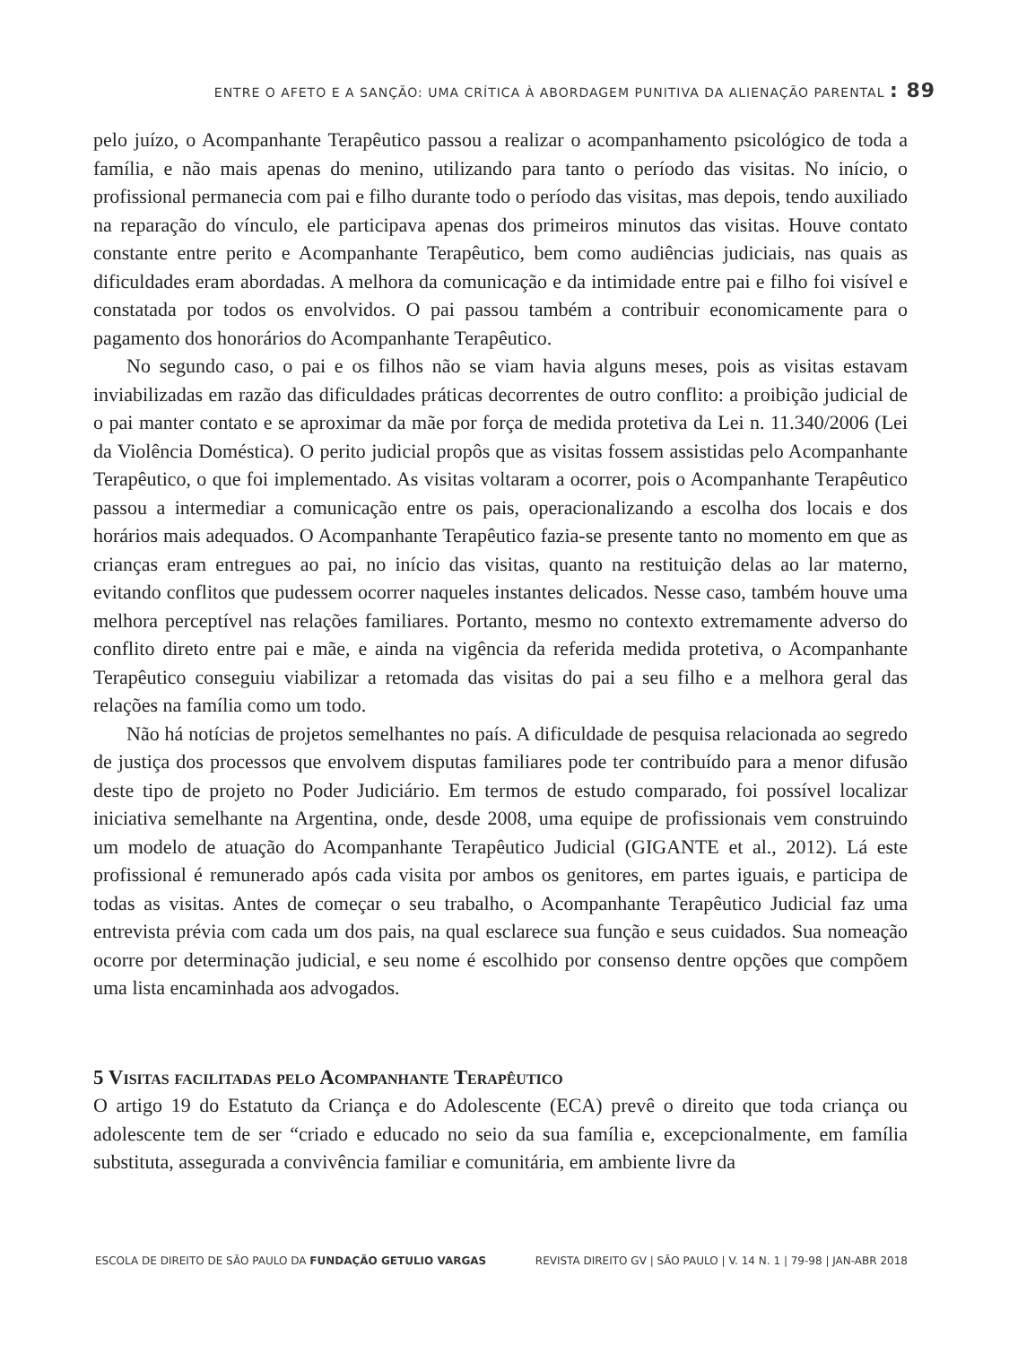ENTRE O AFETO E A SANÇÃO: UMA CRÍTICA À ABORDAGEM PUNITIVA DA ALIENAÇÃO PARENTAL : 89
pelo juízo, o Acompanhante Terapêutico passou a realizar o acompanhamento psicológico de toda a família, e não mais apenas do menino, utilizando para tanto o período das visitas. No início, o profissional permanecia com pai e filho durante todo o período das visitas, mas depois, tendo auxiliado na reparação do vínculo, ele participava apenas dos primeiros minutos das visitas. Houve contato constante entre perito e Acompanhante Terapêutico, bem como audiências judiciais, nas quais as dificuldades eram abordadas. A melhora da comunicação e da intimidade entre pai e filho foi visível e constatada por todos os envolvidos. O pai passou também a contribuir economicamente para o pagamento dos honorários do Acompanhante Terapêutico.
No segundo caso, o pai e os filhos não se viam havia alguns meses, pois as visitas estavam inviabilizadas em razão das dificuldades práticas decorrentes de outro conflito: a proibição judicial de o pai manter contato e se aproximar da mãe por força de medida protetiva da Lei n. 11.340/2006 (Lei da Violência Doméstica). O perito judicial propôs que as visitas fossem assistidas pelo Acompanhante Terapêutico, o que foi implementado. As visitas voltaram a ocorrer, pois o Acompanhante Terapêutico passou a intermediar a comunicação entre os pais, operacionalizando a escolha dos locais e dos horários mais adequados. O Acompanhante Terapêutico fazia-se presente tanto no momento em que as crianças eram entregues ao pai, no início das visitas, quanto na restituição delas ao lar materno, evitando conflitos que pudessem ocorrer naqueles instantes delicados. Nesse caso, também houve uma melhora perceptível nas relações familiares. Portanto, mesmo no contexto extremamente adverso do conflito direto entre pai e mãe, e ainda na vigência da referida medida protetiva, o Acompanhante Terapêutico conseguiu viabilizar a retomada das visitas do pai a seu filho e a melhora geral das relações na família como um todo.
Não há notícias de projetos semelhantes no país. A dificuldade de pesquisa relacionada ao segredo de justiça dos processos que envolvem disputas familiares pode ter contribuído para a menor difusão deste tipo de projeto no Poder Judiciário. Em termos de estudo comparado, foi possível localizar iniciativa semelhante na Argentina, onde, desde 2008, uma equipe de profissionais vem construindo um modelo de atuação do Acompanhante Terapêutico Judicial (GIGANTE et al., 2012). Lá este profissional é remunerado após cada visita por ambos os genitores, em partes iguais, e participa de todas as visitas. Antes de começar o seu trabalho, o Acompanhante Terapêutico Judicial faz uma entrevista prévia com cada um dos pais, na qual esclarece sua função e seus cuidados. Sua nomeação ocorre por determinação judicial, e seu nome é escolhido por consenso dentre opções que compõem uma lista encaminhada aos advogados.
5 Visitas facilitadas pelo Acompanhante Terapêutico
O artigo 19 do Estatuto da Criança e do Adolescente (ECA) prevê o direito que toda criança ou adolescente tem de ser “criado e educado no seio da sua família e, excepcionalmente, em família substituta, assegurada a convivência familiar e comunitária, em ambiente livre da
ESCOLA DE DIREITO DE SÃO PAULO DA FUNDAÇÃO GETULIO VARGAS REVISTA DIREITO GV | SÃO PAULO | V. 14 N. 1 | 79-98 | JAN-ABR 2018